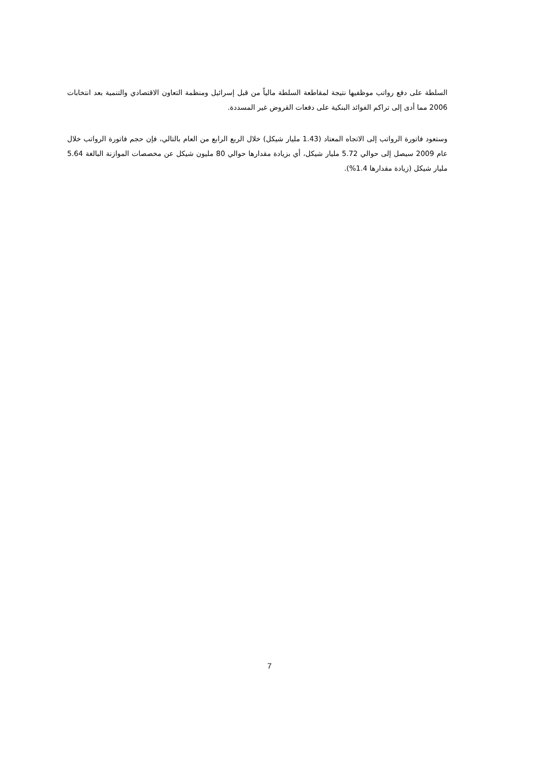السلطة على دفع رواتب موظفيها نتيجة لمقاطعة السلطة مالياً من قبل إسرائيل ومنظمة التعاون الاقتصادي والتنمية بعد انتخابات 2006 مما أدى إلى تراكم الفوائد البنكية على دفعات القروض غير المسددة.
وستعود فاتورة الرواتب إلى الاتجاه المعتاد (1.43 مليار شيكل) خلال الربع الرابع من العام بالتالي، فإن حجم فاتورة الرواتب خلال عام 2009 سيصل إلى حوالي 5.72 مليار شيكل، أي بزيادة مقدارها حوالي 80 مليون شيكل عن مخصصات الموازنة البالغة 5.64 مليار شيكل (زيادة مقدارها 1.4%).
7